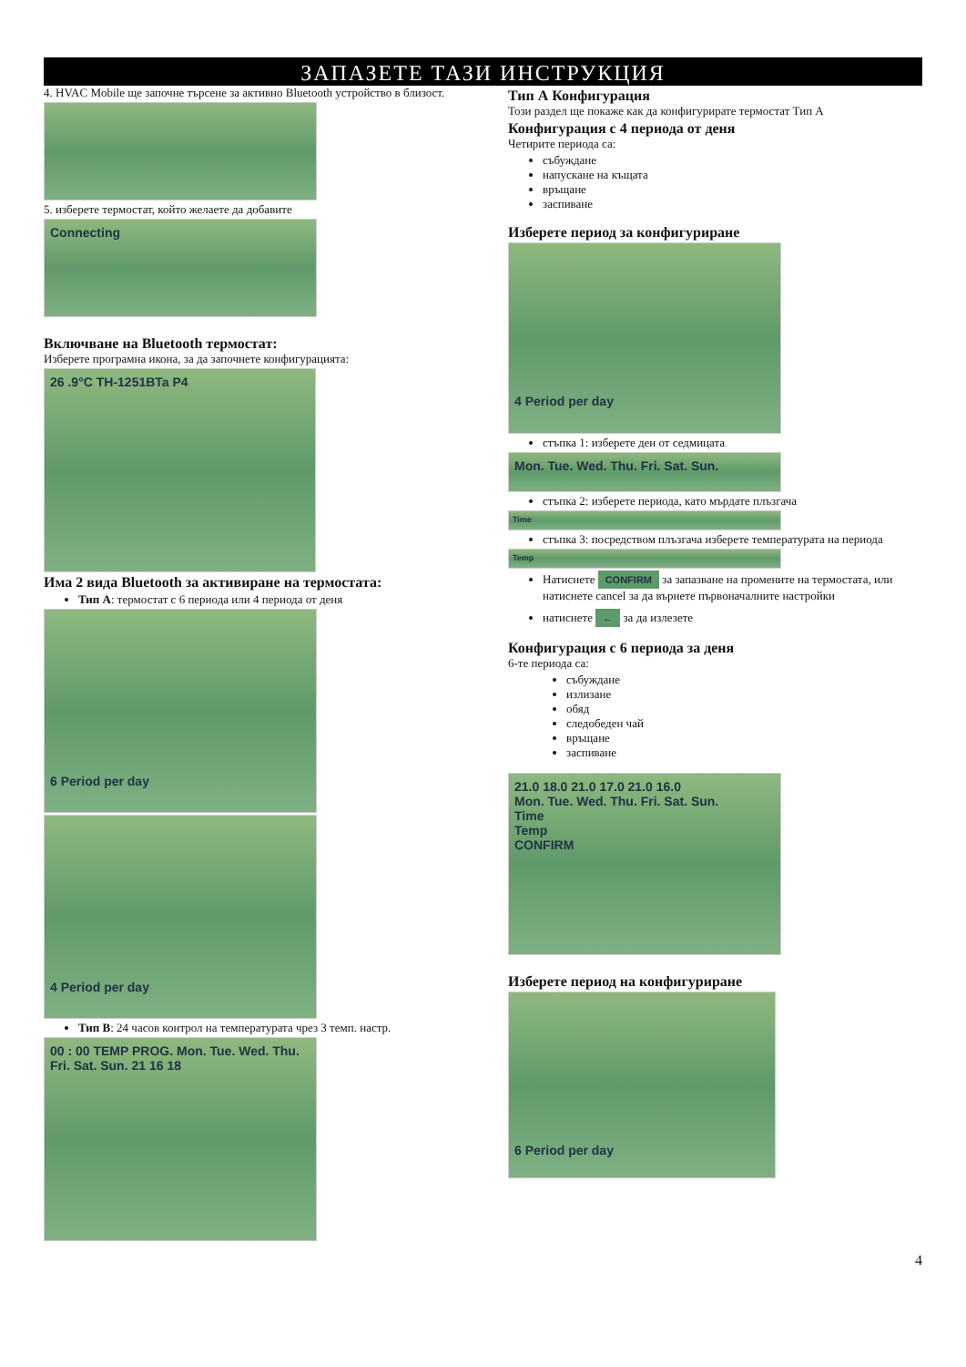ЗАПАЗЕТЕ ТАЗИ ИНСТРУКЦИЯ
4. HVAC Mobile ще започне търсене за активно Bluetooth устройство в близост.
5. изберете термостат, който желаете да добавите
Connecting
Включване на Bluetooth термостат:
Изберете програмна икона, за да започнете конфигурацията:
26 .9°C TH-1251BTa P4
Има 2 вида Bluetooth за активиране на термостата:
Тип А: термостат с 6 периода или 4 периода от деня
6 Period per day
4 Period per day
Тип В: 24 часов контрол на температурата чрез 3 темп. настр.
00 : 00 TEMP PROG. Mon. Tue. Wed. Thu. Fri. Sat. Sun. 21 16 18
Тип А Конфигурация
Този раздел ще покаже как да конфигурирате термостат Тип А
Конфигурация с 4 периода от деня
Четирите периода са:
събуждане
напускане на къщата
връщане
заспиване
Изберете период за конфигуриране
4 Period per day
стъпка 1: изберете ден от седмицата
Mon. Tue. Wed. Thu. Fri. Sat. Sun.
стъпка 2: изберете периода, като мърдате плъзгача
Time
стъпка 3: посредством плъзгача изберете температурата на периода
Temp
Натиснете CONFIRM за запазване на промените на термостата, или натиснете cancel за да върнете първоначалните настройки
натиснете ← за да излезете
Конфигурация с 6 периода за деня
6-те периода са:
събуждане
излизане
обяд
следобеден чай
връщане
заспиване
21.0 18.0 21.0 17.0 21.0 16.0
Mon. Tue. Wed. Thu. Fri. Sat. Sun.
Time
Temp
CONFIRM
Изберете период на конфигуриране
6 Period per day
4